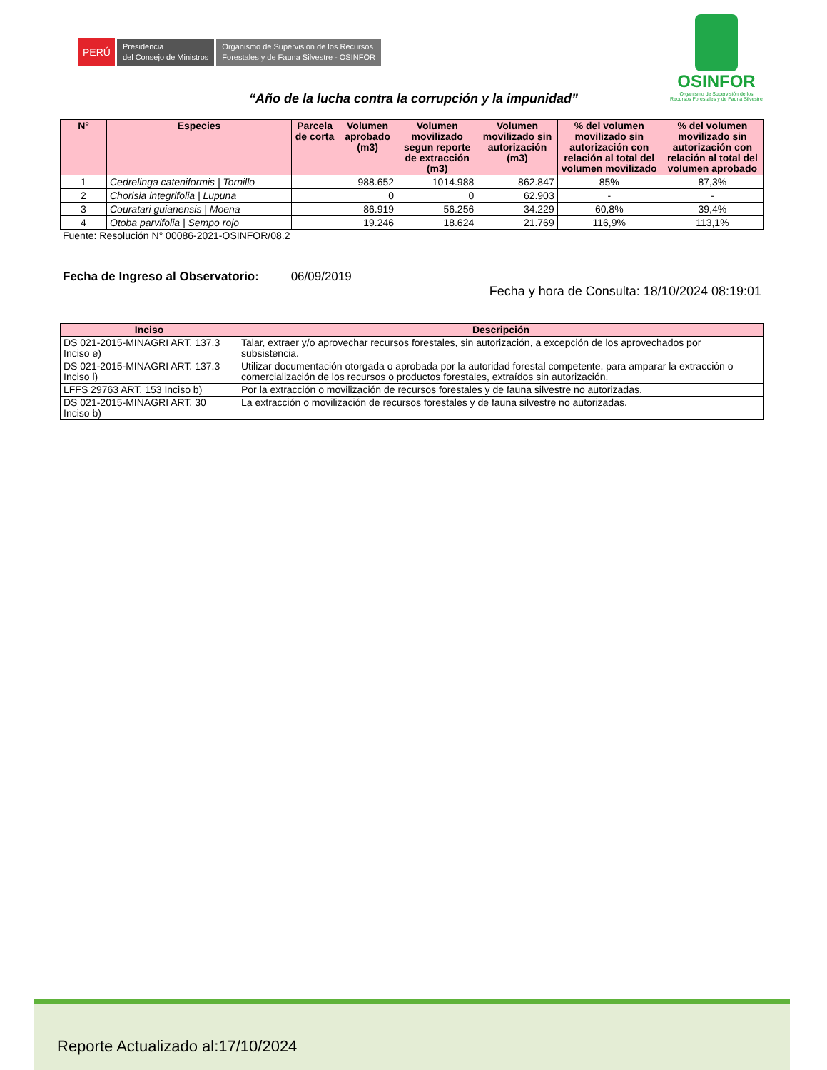PERÚ
Presidencia
del Consejo de Ministros
Organismo de Supervisión de los Recursos
Forestales y de Fauna Silvestre - OSINFOR
OSINFOR
Organismo de Supervisión de los
Recursos Forestales y de Fauna Silvestre
“Año de la lucha contra la corrupción y la impunidad”
| N° | Especies | Parcela de corta | Volumen aprobado (m3) | Volumen movilizado segun reporte de extracción (m3) | Volumen movilizado sin autorización (m3) | % del volumen movilizado sin autorización con relación al total del volumen movilizado | % del volumen movilizado sin autorización con relación al total del volumen aprobado |
| --- | --- | --- | --- | --- | --- | --- | --- |
| 1 | Cedrelinga cateniformis / Tornillo | | 988.652 | 1014.988 | 862.847 | 85% | 87,3% |
| 2 | Chorisia integrifolia / Lupuna | | 0 | 0 | 62.903 | - | - |
| 3 | Couratari guianensis / Moena | | 86.919 | 56.256 | 34.229 | 60,8% | 39,4% |
| 4 | Otoba parvifolia / Sempo rojo | | 19.246 | 18.624 | 21.769 | 116,9% | 113,1% |
Fuente: Resolución N° 00086-2021-OSINFOR/08.2
Fecha de Ingreso al Observatorio: 06/09/2019
Fecha y hora de Consulta: 18/10/2024 08:19:01
| Inciso | Descripción |
| --- | --- |
| DS 021-2015-MINAGRI ART. 137.3 Inciso e) | Talar, extraer y/o aprovechar recursos forestales, sin autorización, a excepción de los aprovechados por subsistencia. |
| DS 021-2015-MINAGRI ART. 137.3 Inciso l) | Utilizar documentación otorgada o aprobada por la autoridad forestal competente, para amparar la extracción o comercialización de los recursos o productos forestales, extraídos sin autorización. |
| LFFS 29763 ART. 153 Inciso b) | Por la extracción o movilización de recursos forestales y de fauna silvestre no autorizadas. |
| DS 021-2015-MINAGRI ART. 30 Inciso b) | La extracción o movilización de recursos forestales y de fauna silvestre no autorizadas. |
Reporte Actualizado al:17/10/2024